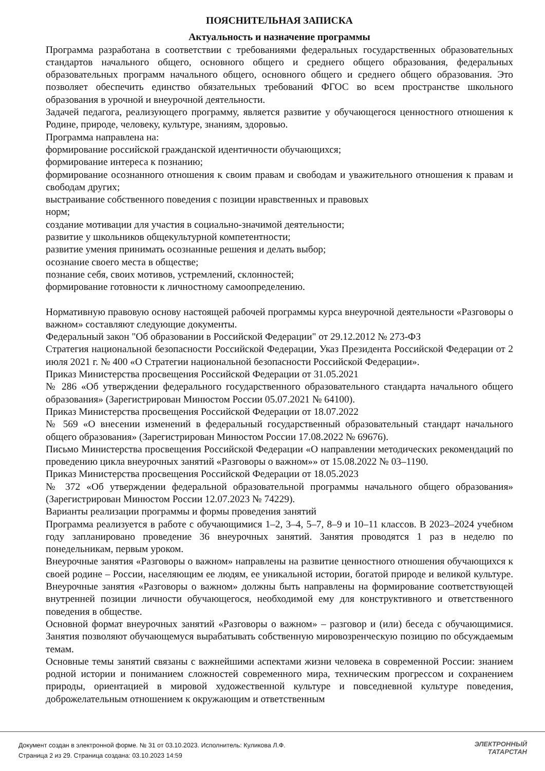ПОЯСНИТЕЛЬНАЯ ЗАПИСКА
Актуальность и назначение программы
Программа разработана в соответствии с требованиями федеральных государственных образовательных стандартов начального общего, основного общего и среднего общего образования, федеральных образовательных программ начального общего, основного общего и среднего общего образования. Это позволяет обеспечить единство обязательных требований ФГОС во всем пространстве школьного образования в урочной и внеурочной деятельности.
Задачей педагога, реализующего программу, является развитие у обучающегося ценностного отношения к Родине, природе, человеку, культуре, знаниям, здоровью.
Программа направлена на:
формирование российской гражданской идентичности обучающихся;
формирование интереса к познанию;
формирование осознанного отношения к своим правам и свободам и уважительного отношения к правам и свободам других;
выстраивание собственного поведения с позиции нравственных и правовых
норм;
создание мотивации для участия в социально-значимой деятельности;
развитие у школьников общекультурной компетентности;
развитие умения принимать осознанные решения и делать выбор;
осознание своего места в обществе;
познание себя, своих мотивов, устремлений, склонностей;
формирование готовности к личностному самоопределению.
Нормативную правовую основу настоящей рабочей программы курса внеурочной деятельности «Разговоры о важном» составляют следующие документы.
Федеральный закон "Об образовании в Российской Федерации" от 29.12.2012 № 273-ФЗ
Стратегия национальной безопасности Российской Федерации, Указ Президента Российской Федерации от 2 июля 2021 г. № 400 «О Стратегии национальной безопасности Российской Федерации».
Приказ Министерства просвещения Российской Федерации от 31.05.2021
№ 286 «Об утверждении федерального государственного образовательного стандарта начального общего образования» (Зарегистрирован Минюстом России 05.07.2021 № 64100).
Приказ Министерства просвещения Российской Федерации от 18.07.2022
№ 569 «О внесении изменений в федеральный государственный образовательный стандарт начального общего образования» (Зарегистрирован Минюстом России 17.08.2022 № 69676).
Письмо Министерства просвещения Российской Федерации «О направлении методических рекомендаций по проведению цикла внеурочных занятий «Разговоры о важном»» от 15.08.2022 № 03–1190.
Приказ Министерства просвещения Российской Федерации от 18.05.2023
№ 372 «Об утверждении федеральной образовательной программы начального общего образования» (Зарегистрирован Минюстом России 12.07.2023 № 74229).
Варианты реализации программы и формы проведения занятий
Программа реализуется в работе с обучающимися 1–2, 3–4, 5–7, 8–9 и 10–11 классов. В 2023–2024 учебном году запланировано проведение 36 внеурочных занятий. Занятия проводятся 1 раз в неделю по понедельникам, первым уроком.
Внеурочные занятия «Разговоры о важном» направлены на развитие ценностного отношения обучающихся к своей родине – России, населяющим ее людям, ее уникальной истории, богатой природе и великой культуре. Внеурочные занятия «Разговоры о важном» должны быть направлены на формирование соответствующей внутренней позиции личности обучающегося, необходимой ему для конструктивного и ответственного поведения в обществе.
Основной формат внеурочных занятий «Разговоры о важном» – разговор и (или) беседа с обучающимися. Занятия позволяют обучающемуся вырабатывать собственную мировозренческую позицию по обсуждаемым темам.
Основные темы занятий связаны с важнейшими аспектами жизни человека в современной России: знанием родной истории и пониманием сложностей современного мира, техническим прогрессом и сохранением природы, ориентацией в мировой художественной культуре и повседневной культуре поведения, доброжелательным отношением к окружающим и ответственным
Документ создан в электронной форме. № 31 от 03.10.2023. Исполнитель: Куликова Л.Ф.
Страница 2 из 29. Страница создана: 03.10.2023 14:59
ЭЛЕКТРОННЫЙ
ТАТАРСТАН